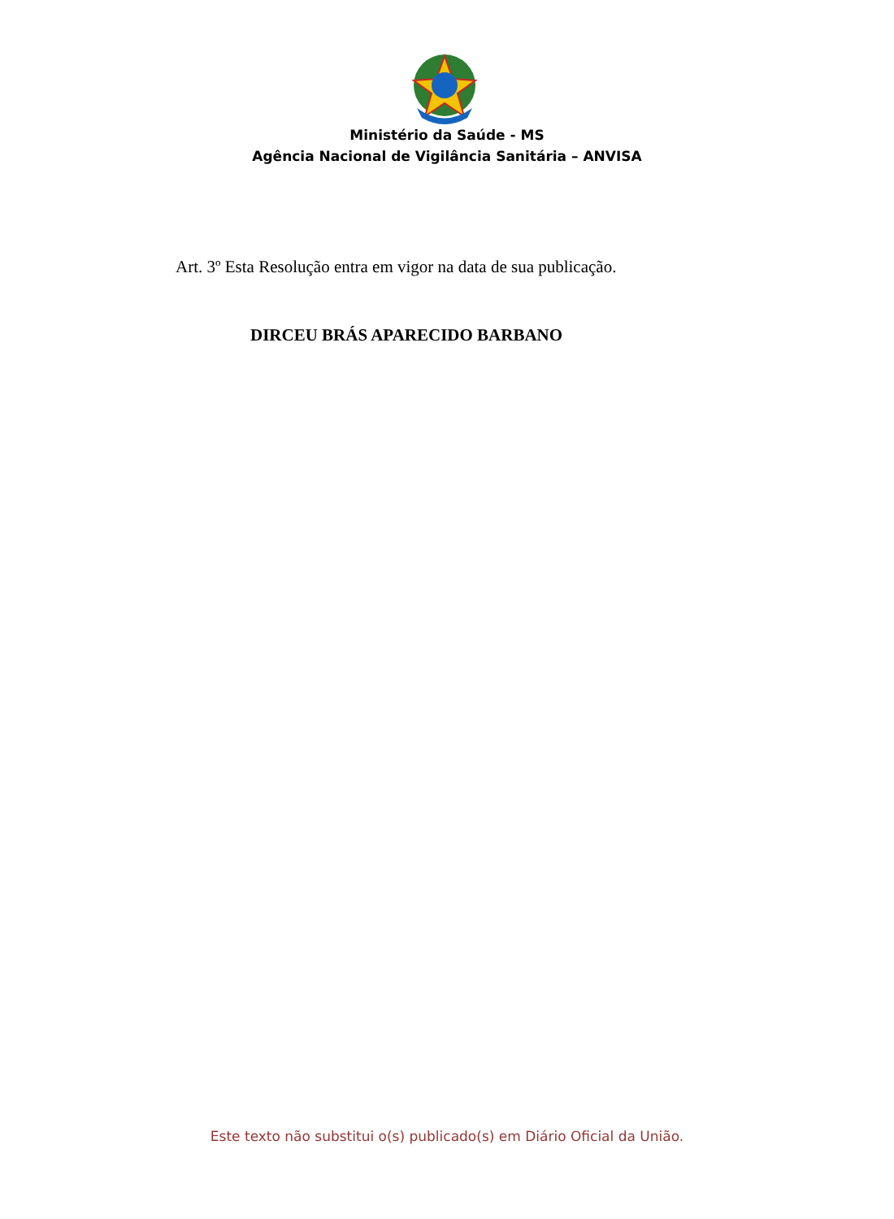Ministério da Saúde - MS
Agência Nacional de Vigilância Sanitária – ANVISA
Art. 3º Esta Resolução entra em vigor na data de sua publicação.
DIRCEU BRÁS APARECIDO BARBANO
Este texto não substitui o(s) publicado(s) em Diário Oficial da União.